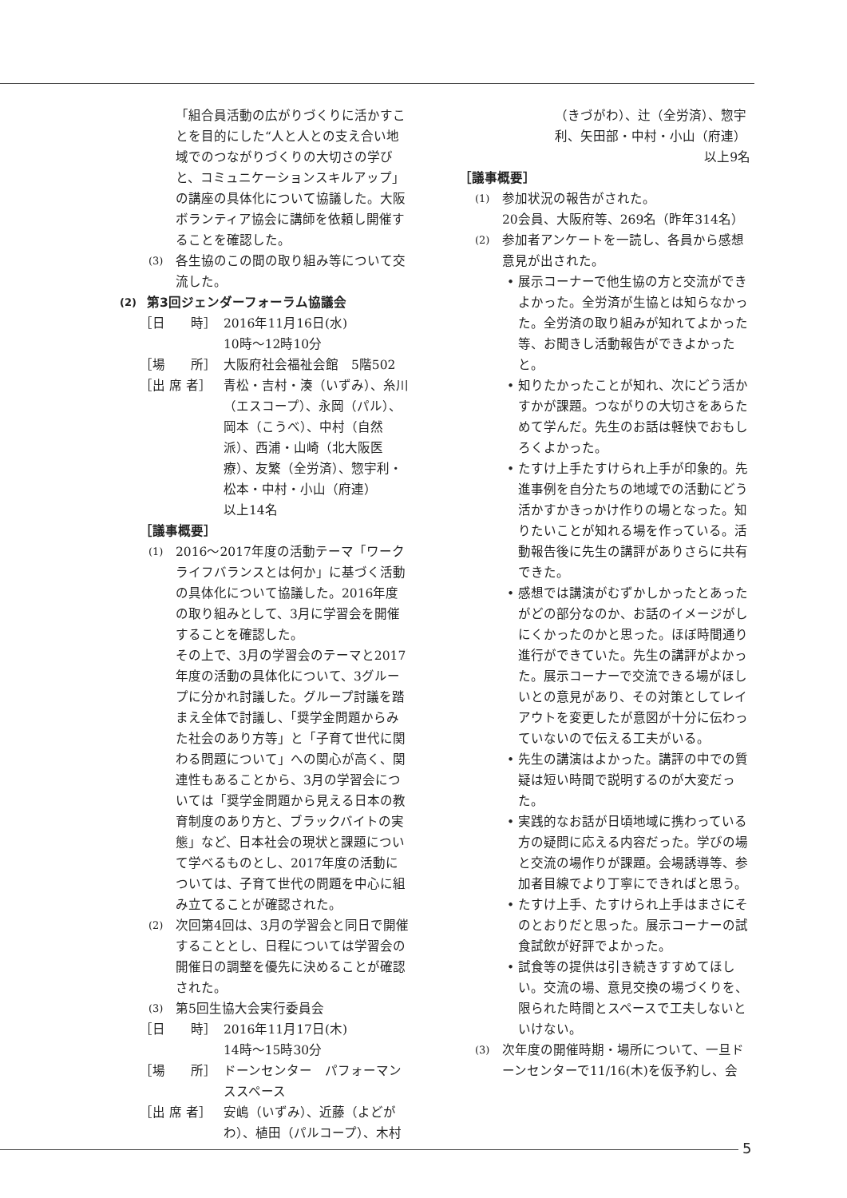「組合員活動の広がりづくりに活かすことを目的にした“人と人との支え合い地域でのつながりづくりの大切さの学びと、コミュニケーションスキルアップ」の講座の具体化について協議した。大阪ボランティア協会に講師を依頼し開催することを確認した。
(3) 各生協のこの間の取り組み等について交流した。
(2) 第3回ジェンダーフォーラム協議会
［日　　時］ 2016年11月16日(水)
10時～12時10分
［場　　所］ 大阪府社会福祉会館　5階502
［出 席 者］ 青松・吉村・湊（いずみ）、糸川（エスコープ）、永岡（パル）、岡本（こうべ）、中村（自然派）、西浦・山崎（北大阪医療）、友繁（全労済）、惣宇利・松本・中村・小山（府連）　　　　　以上14名
［議事概要］
(1) 2016～2017年度の活動テーマ「ワークライフバランスとは何か」に基づく活動の具体化について協議した。2016年度の取り組みとして、3月に学習会を開催することを確認した。
その上で、3月の学習会のテーマと2017年度の活動の具体化について、3グループに分かれ討議した。グループ討議を踏まえ全体で討議し、「奨学金問題からみた社会のあり方等」と「子育て世代に関わる問題について」への関心が高く、関連性もあることから、3月の学習会については「奨学金問題から見える日本の教育制度のあり方と、ブラックバイトの実態」など、日本社会の現状と課題について学べるものとし、2017年度の活動については、子育て世代の問題を中心に組み立てることが確認された。
(2) 次回第4回は、3月の学習会と同日で開催することとし、日程については学習会の開催日の調整を優先に決めることが確認された。
(3) 第5回生協大会実行委員会
［日　　時］ 2016年11月17日(木)
14時～15時30分
［場　　所］ ドーンセンター　パフォーマンススペース
［出 席 者］ 安嶋（いずみ）、近藤（よどがわ）、植田（パルコープ）、木村
（きづがわ）、辻（全労済）、惣宇利、矢田部・中村・小山（府連）
以上9名
［議事概要］
(1) 参加状況の報告がされた。
20会員、大阪府等、269名（昨年314名）
(2) 参加者アンケートを一読し、各員から感想意見が出された。
• 展示コーナーで他生協の方と交流ができよかった。全労済が生協とは知らなかった。全労済の取り組みが知れてよかった等、お聞きし活動報告ができよかったと。
• 知りたかったことが知れ、次にどう活かすかが課題。つながりの大切さをあらためて学んだ。先生のお話は軽快でおもしろくよかった。
• たすけ上手たすけられ上手が印象的。先進事例を自分たちの地域での活動にどう活かすかきっかけ作りの場となった。知りたいことが知れる場を作っている。活動報告後に先生の講評がありさらに共有できた。
• 感想では講演がむずかしかったとあったがどの部分なのか、お話のイメージがしにくかったのかと思った。ほぼ時間通り進行ができていた。先生の講評がよかった。展示コーナーで交流できる場がほしいとの意見があり、その対策としてレイアウトを変更したが意図が十分に伝わっていないので伝える工夫がいる。
• 先生の講演はよかった。講評の中での質疑は短い時間で説明するのが大変だった。
• 実践的なお話が日頃地域に携わっている方の疑問に応える内容だった。学びの場と交流の場作りが課題。会場誘導等、参加者目線でより丁寧にできればと思う。
• たすけ上手、たすけられ上手はまさにそのとおりだと思った。展示コーナーの試食試飲が好評でよかった。
• 試食等の提供は引き続きすすめてほしい。交流の場、意見交換の場づくりを、限られた時間とスペースで工夫しないといけない。
(3) 次年度の開催時期・場所について、一旦ドーンセンターで11/16(木)を仮予約し、会
5